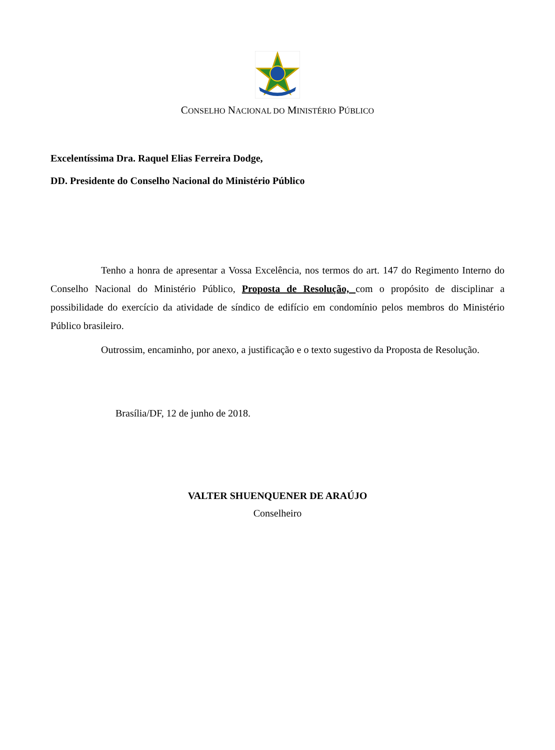CONSELHO NACIONAL DO MINISTÉRIO PÚBLICO
Excelentíssima Dra. Raquel Elias Ferreira Dodge,
DD. Presidente do Conselho Nacional do Ministério Público
Tenho a honra de apresentar a Vossa Excelência, nos termos do art. 147 do Regimento Interno do Conselho Nacional do Ministério Público, Proposta de Resolução, com o propósito de disciplinar a possibilidade do exercício da atividade de síndico de edifício em condomínio pelos membros do Ministério Público brasileiro.
Outrossim, encaminho, por anexo, a justificação e o texto sugestivo da Proposta de Resolução.
Brasília/DF, 12 de junho de 2018.
VALTER SHUENQUENER DE ARAÚJO
Conselheiro